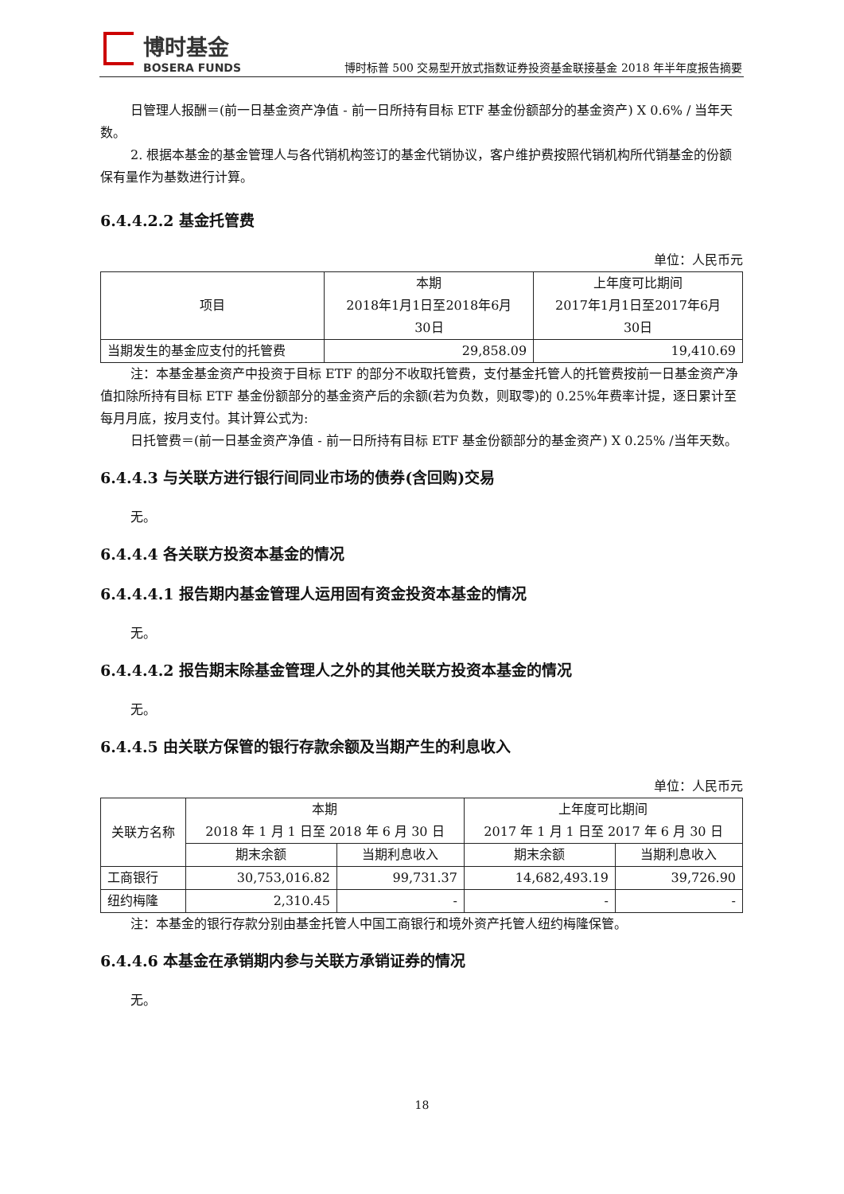博时基金
BOSERA FUNDS
博时标普 500 交易型开放式指数证券投资基金联接基金 2018 年半年度报告摘要
日管理人报酬＝(前一日基金资产净值 - 前一日所持有目标 ETF 基金份额部分的基金资产) X 0.6% / 当年天数。
2. 根据本基金的基金管理人与各代销机构签订的基金代销协议，客户维护费按照代销机构所代销基金的份额保有量作为基数进行计算。
6.4.4.2.2 基金托管费
单位：人民币元
| 项目 | 本期 2018年1月1日至2018年6月 30日 | 上年度可比期间 2017年1月1日至2017年6月 30日 |
| --- | --- | --- |
| 当期发生的基金应支付的托管费 | 29,858.09 | 19,410.69 |
注：本基金基金资产中投资于目标 ETF 的部分不收取托管费，支付基金托管人的托管费按前一日基金资产净值扣除所持有目标 ETF 基金份额部分的基金资产后的余额(若为负数，则取零)的 0.25%年费率计提，逐日累计至每月月底，按月支付。其计算公式为:
日托管费＝(前一日基金资产净值 - 前一日所持有目标 ETF 基金份额部分的基金资产) X 0.25% /当年天数。
6.4.4.3 与关联方进行银行间同业市场的债券(含回购)交易
无。
6.4.4.4 各关联方投资本基金的情况
6.4.4.4.1 报告期内基金管理人运用固有资金投资本基金的情况
无。
6.4.4.4.2 报告期末除基金管理人之外的其他关联方投资本基金的情况
无。
6.4.4.5 由关联方保管的银行存款余额及当期产生的利息收入
单位：人民币元
| 关联方名称 | 本期 2018 年 1 月 1 日至 2018 年 6 月 30 日 | | 上年度可比期间 2017 年 1 月 1 日至 2017 年 6 月 30 日 | |
| --- | --- | --- | --- | --- |
| | 期末余额 | 当期利息收入 | 期末余额 | 当期利息收入 |
| 工商银行 | 30,753,016.82 | 99,731.37 | 14,682,493.19 | 39,726.90 |
| 纽约梅隆 | 2,310.45 | - | - | - |
注：本基金的银行存款分别由基金托管人中国工商银行和境外资产托管人纽约梅隆保管。
6.4.4.6 本基金在承销期内参与关联方承销证券的情况
无。
18